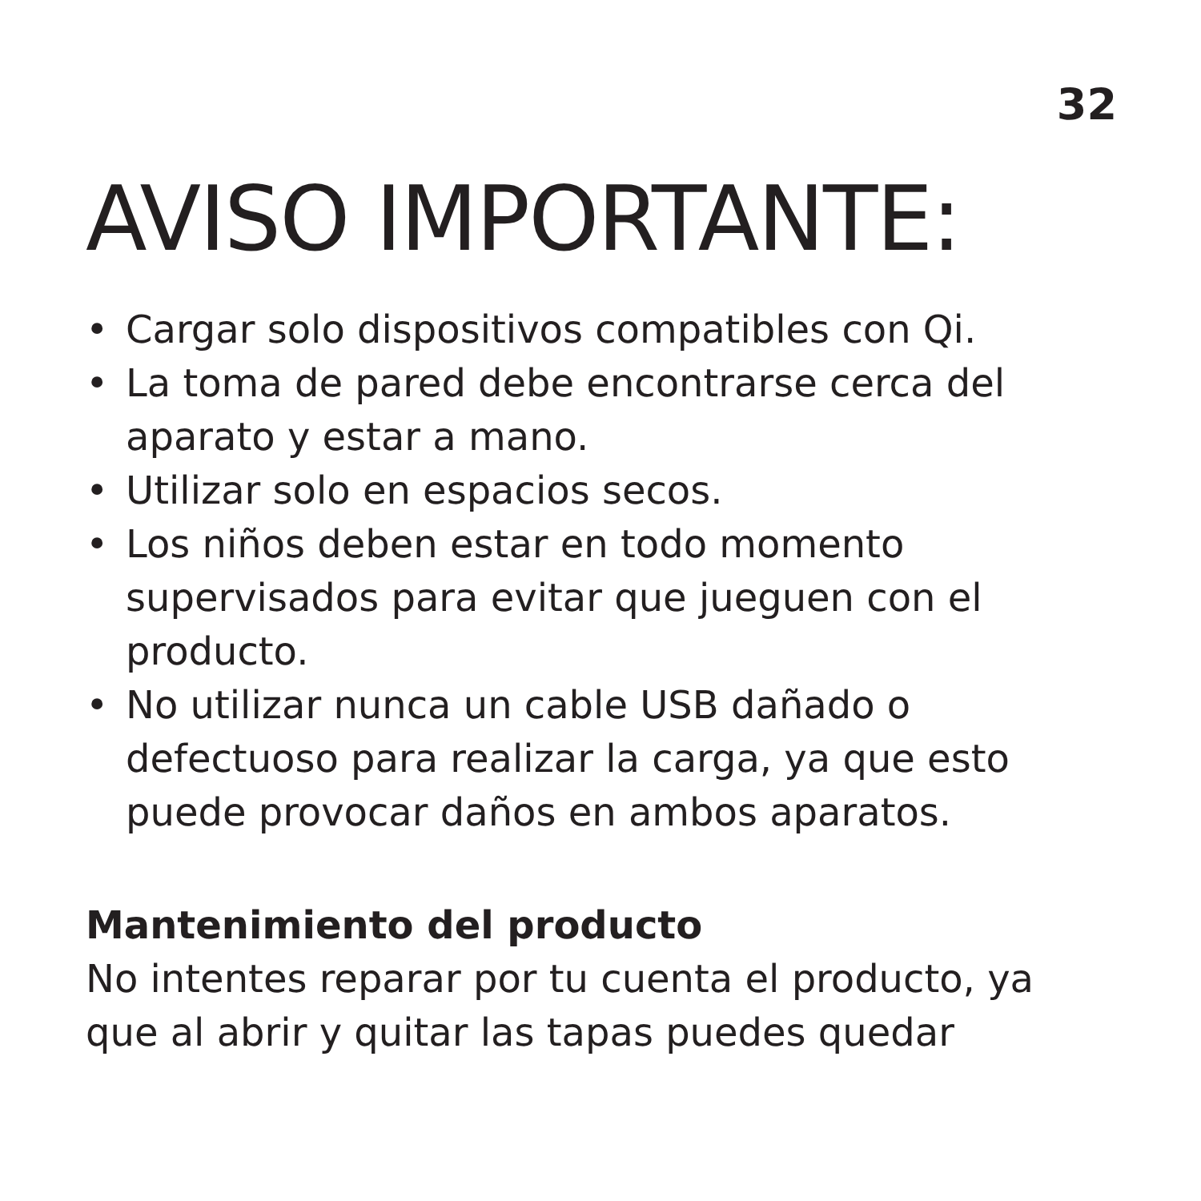32
AVISO IMPORTANTE:
• Cargar solo dispositivos compatibles con Qi.
• La toma de pared debe encontrarse cerca del aparato y estar a mano.
• Utilizar solo en espacios secos.
• Los niños deben estar en todo momento supervisados para evitar que jueguen con el producto.
• No utilizar nunca un cable USB dañado o defectuoso para realizar la carga, ya que esto puede provocar daños en ambos aparatos.
Mantenimiento del producto
No intentes reparar por tu cuenta el producto, ya que al abrir y quitar las tapas puedes quedar